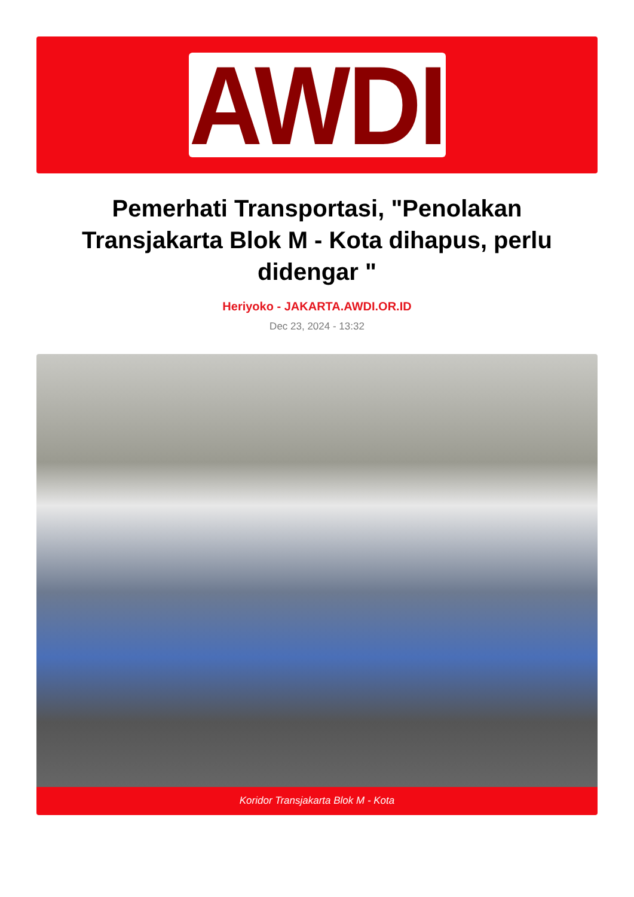AWDI
Pemerhati Transportasi, "Penolakan Transjakarta Blok M - Kota dihapus, perlu didengar "
Heriyoko - JAKARTA.AWDI.OR.ID
Dec 23, 2024 - 13:32
Koridor Transjakarta Blok M - Kota